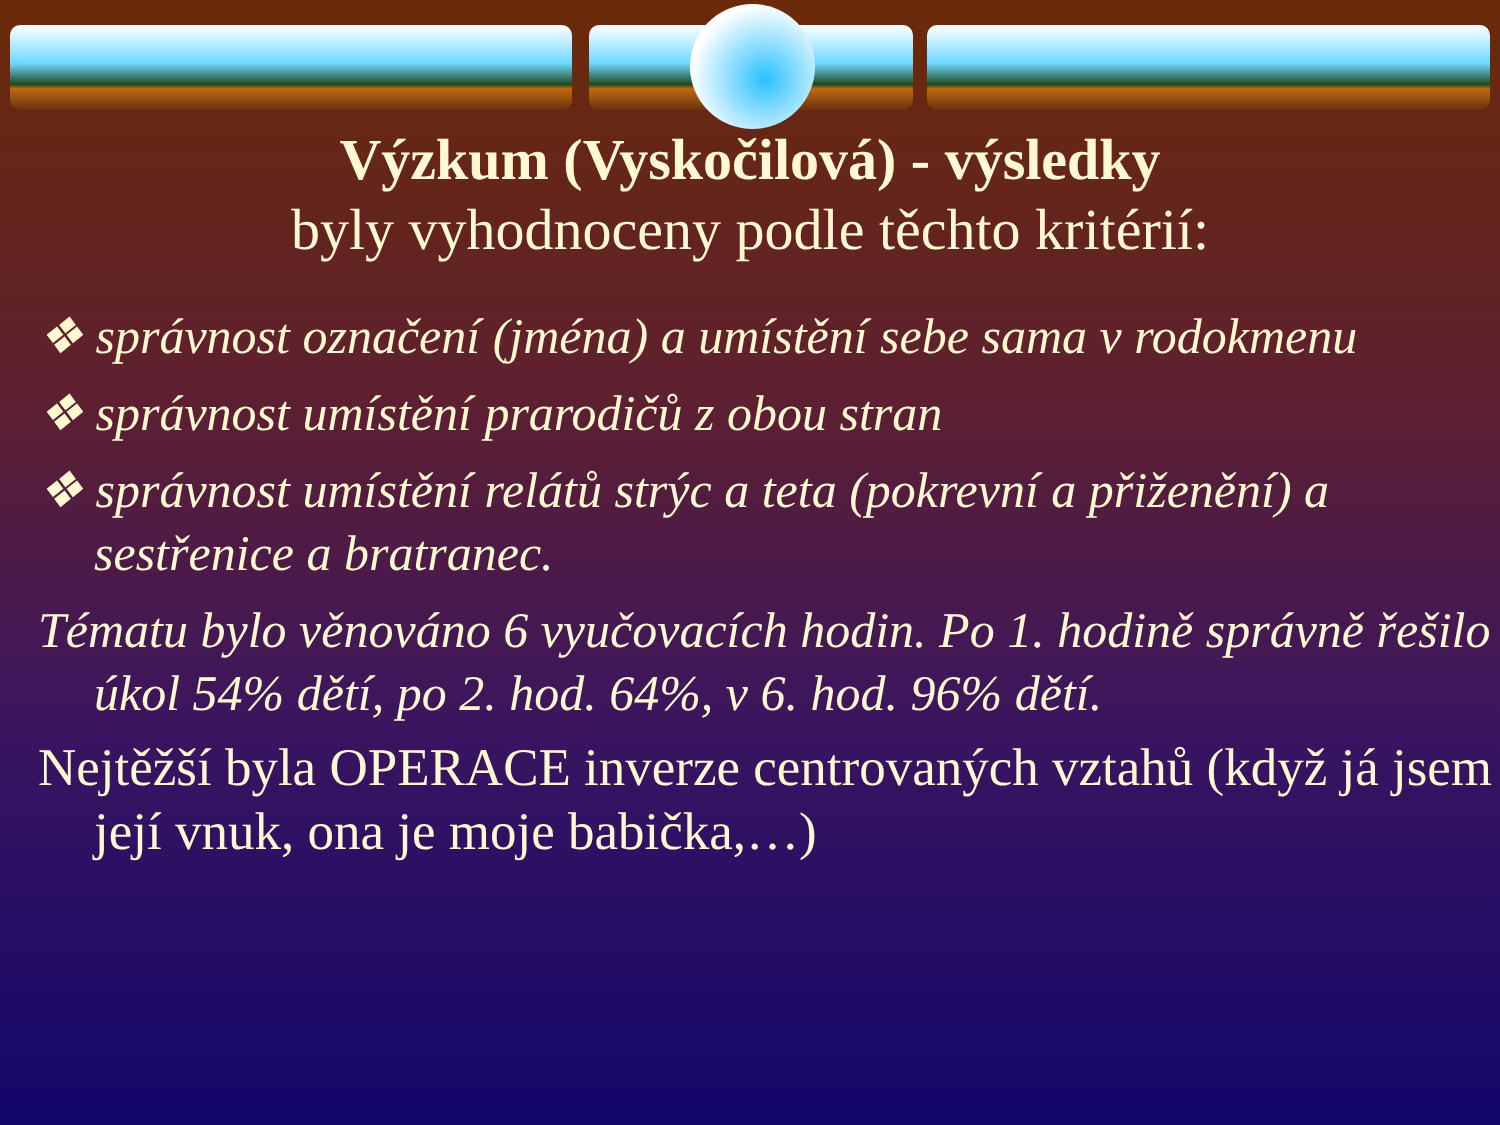Výzkum (Vyskočilová) - výsledky
byly vyhodnoceny podle těchto kritérií:
❖ správnost označení (jména) a umístění sebe sama v rodokmenu
❖ správnost umístění prarodičů z obou stran
❖ správnost umístění relátů strýc a teta (pokrevní a přiženění) a sestřenice a bratranec.
Tématu bylo věnováno 6 vyučovacích hodin. Po 1. hodině správně řešilo úkol 54% dětí, po 2. hod. 64%, v 6. hod. 96% dětí.
Nejtěžší byla OPERACE inverze centrovaných vztahů (když já jsem její vnuk, ona je moje babička,…)